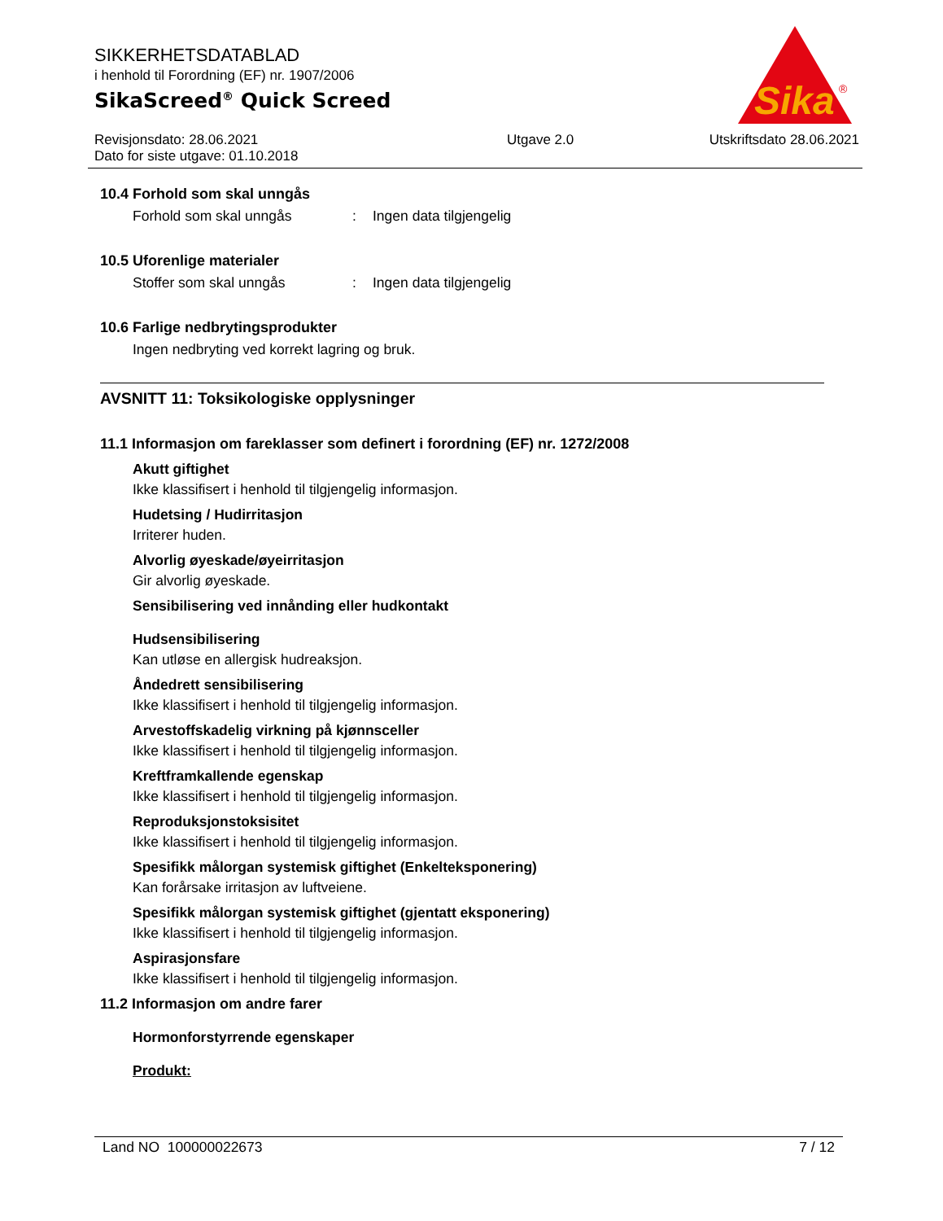Sika
®
SIKKERHETSDATABLAD
i henhold til Forordning (EF) nr. 1907/2006
SikaScreed<sup>®</sup> Quick Screed
Revisjonsdato: 28.06.2021
Dato for siste utgave: 01.10.2018
Utgave 2.0 Utskriftsdato 28.06.2021
10.4 Forhold som skal unngås
Forhold som skal unngås: Ingen data tilgjengelig
10.5 Uforenlige materialer
Stoffer som skal unngås: Ingen data tilgjengelig
10.6 Farlige nedbrytingsprodukter
Ingen nedbryting ved korrekt lagring og bruk.
AVSNITT 11: Toksikologiske opplysninger
11.1 Informasjon om fareklasser som definert i forordning (EF) nr. 1272/2008
Akutt giftighet
Ikke klassifisert i henhold til tilgjengelig informasjon.
Hudetsing / Hudirritasjon
Irriterer huden.
Alvorlig øyeskade/øyeirritasjon
Gir alvorlig øyeskade.
Sensibilisering ved innånding eller hudkontakt
Hudsensibilisering
Kan utløse en allergisk hudreaksjon.
Åndedrett sensibilisering
Ikke klassifisert i henhold til tilgjengelig informasjon.
Arvestoffskadelig virkning på kjønnsceller
Ikke klassifisert i henhold til tilgjengelig informasjon.
Kreftframkallende egenskap
Ikke klassifisert i henhold til tilgjengelig informasjon.
Reproduksjonstoksisitet
Ikke klassifisert i henhold til tilgjengelig informasjon.
Spesifikk målorgan systemisk giftighet (Enkelteksponering)
Kan forårsake irritasjon av luftveiene.
Spesifikk målorgan systemisk giftighet (gjentatt eksponering)
Ikke klassifisert i henhold til tilgjengelig informasjon.
Aspirasjonsfare
Ikke klassifisert i henhold til tilgjengelig informasjon.
11.2 Informasjon om andre farer
Hormonforstyrrende egenskaper
Produkt:
Land NO 100000022673 7 / 12